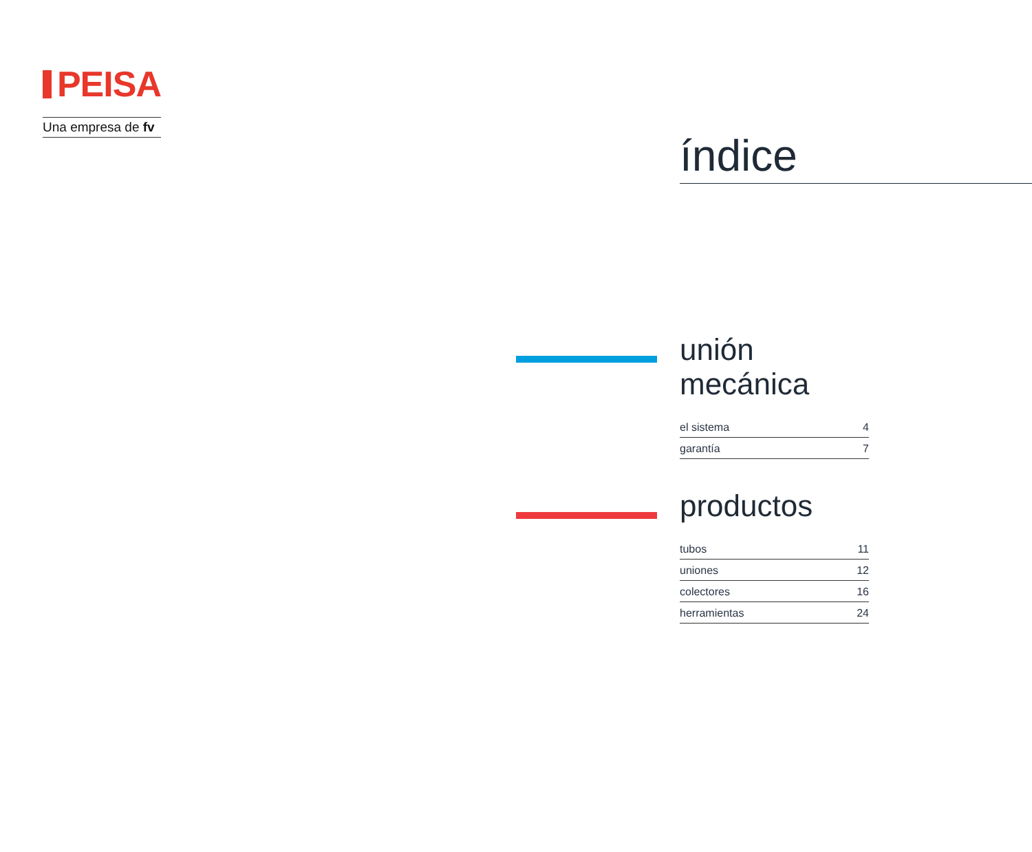PEISA
Una empresa de fv
índice
unión mecánica
| el sistema | 4 |
| garantía | 7 |
productos
| tubos | 11 |
| uniones | 12 |
| colectores | 16 |
| herramientas | 24 |